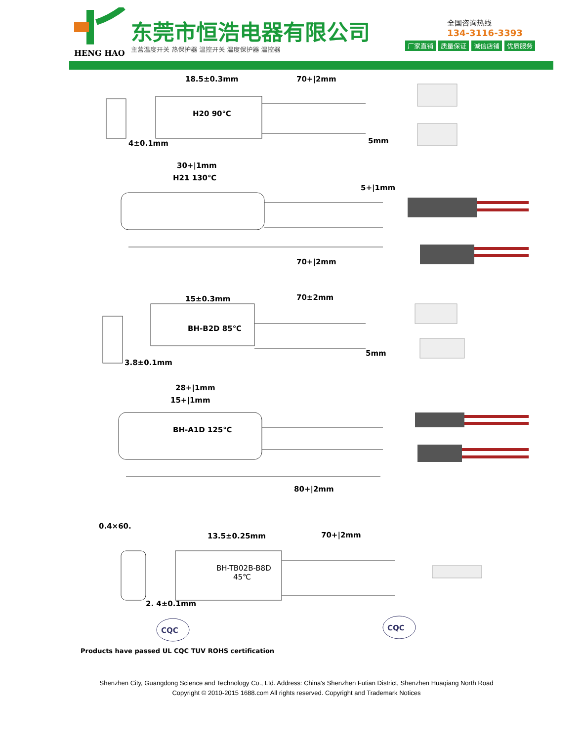HENG HAO
东莞市恒浩电器有限公司
主营温度开关 热保护器 温控开关 温度保护器 温控器
全国咨询热线
134-3116-3393
厂家直销 质量保证 诚信店铺 优质服务
18.5±0.3mm
70+|2mm
H20 90℃
5mm
4±0.1mm
30+|1mm
H21 130℃
70+|2mm
5+|1mm
15±0.3mm
70±2mm
BH-B2D 85℃
5mm
3.8±0.1mm
28+|1mm
15+|1mm
BH-A1D 125℃
80+|2mm
0.4×60.
13.5±0.25mm
70+|2mm
BH-TB02B-B8D
45℃
2. 4±0.1mm
CQC
CQC
Products have passed UL CQC TUV ROHS certification
Shenzhen City, Guangdong Science and Technology Co., Ltd. Address: China's Shenzhen Futian District, Shenzhen Huaqiang North Road
Copyright © 2010-2015 1688.com All rights reserved. Copyright and Trademark Notices